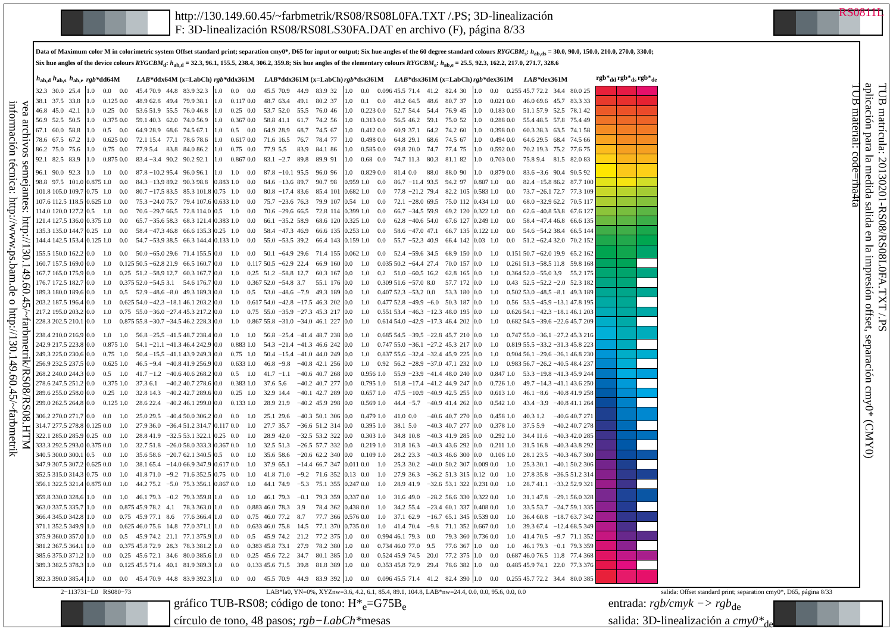RS0811L
http://130.149.60.45/~farbmetrik/RS08/RS08L0FA.TXT /.PS; 3D-linealización
F: 3D-linealización RS08/RS08LS30FA.DAT en archivo (F), página 8/33
vea archivos semejantes: http://130.149.60.45/~farbmetrik/RS08/RS08.HTM
información técnica: http://www.ps.bam.de o http://130.149.60.45/~farbmetrik
Data of Maximum color M in colorimetric system Offset standard print; separation cmy0*, D65 for input or output; Six hue angles of the 60 degree standard colours RYGCBM<sub>s</sub>: h<sub>ab,ds</sub> = 30.0, 90.0, 150.0, 210.0, 270.0, 330.0;
Six hue angles of the device colours RYGCBM<sub>d</sub>: h<sub>ab,d</sub> = 32.3, 96.1, 155.5, 238.4, 306.2, 359.8; Six hue angles of the elementary colours RYGCBM<sub>e</sub>: h<sub>ab,e</sub> = 25.5, 92.3, 162.2, 217.0, 271.7, 328.6
| h<sub>ab,d</sub> | h<sub>ab,s</sub> | h<sub>ab,e</sub> | rgb* dd64M | | | LAB* ddx64M (x=LabCh) | | | | | rgb* ddx361M | | | LAB* ddx361M (x=LabCh) | | | | | rgb* dsx361M | | | LAB* dsx361M (x=LabCh) | | | | | rgb* dex361M | | | LAB* dex361M | | | | | rgb*<sub>dd</sub> | rgb*<sub>ds</sub> | rgb*<sub>de</sub> |
| --- | --- | --- | --- | --- | --- | --- | --- | --- | --- | --- | --- | --- | --- | --- | --- | --- | --- | --- | --- | --- | --- | --- | --- | --- | --- | --- | --- | --- | --- | --- | --- | --- | --- | --- | --- | --- | --- |
| 32.3 | 30.0 | 25.4 | 1.0 | 0.0 | 0.0 | 45.4 | 70.9 | 44.8 | 83.9 | 32.3 | 1.0 | 0.0 | 0.0 | 45.5 | 70.9 | 44.9 | 83.9 | 32 | 1.0 | 0.0 | 0.096 | 45.5 | 71.4 | 41.2 | 82.4 | 30 | 1.0 | 0.0 | 0.255 | 45.7 | 72.2 | 34.4 | 80.0 | 25 | | | |
| 38.1 | 37.5 | 33.8 | 1.0 | 0.125 | 0.0 | 48.9 | 62.8 | 49.4 | 79.9 | 38.1 | 1.0 | 0.117 | 0.0 | 48.7 | 63.4 | 49.1 | 80.2 | 37 | 1.0 | 0.1 | 0.0 | 48.2 | 64.5 | 48.6 | 80.7 | 37 | 1.0 | 0.021 | 0.0 | 46.0 | 69.6 | 45.7 | 83.3 | 33 | | | |
| 46.8 | 45.0 | 42.1 | 1.0 | 0.25 | 0.0 | 53.6 | 51.9 | 55.5 | 76.0 | 46.8 | 1.0 | 0.25 | 0.0 | 53.7 | 52.0 | 55.5 | 76.0 | 46 | 1.0 | 0.223 | 0.0 | 52.7 | 54.4 | 54.4 | 76.9 | 45 | 1.0 | 0.183 | 0.0 | 51.1 | 57.9 | 52.5 | 78.1 | 42 | | | |
| 56.9 | 52.5 | 50.5 | 1.0 | 0.375 | 0.0 | 59.1 | 40.3 | 62.0 | 74.0 | 56.9 | 1.0 | 0.367 | 0.0 | 58.8 | 41.1 | 61.7 | 74.2 | 56 | 1.0 | 0.313 | 0.0 | 56.5 | 46.2 | 59.1 | 75.0 | 52 | 1.0 | 0.288 | 0.0 | 55.4 | 48.5 | 57.8 | 75.4 | 49 | | | |
| 67.1 | 60.0 | 58.8 | 1.0 | 0.5 | 0.0 | 64.9 | 28.9 | 68.6 | 74.5 | 67.1 | 1.0 | 0.5 | 0.0 | 64.9 | 28.9 | 68.7 | 74.5 | 67 | 1.0 | 0.412 | 0.0 | 60.9 | 37.1 | 64.2 | 74.2 | 60 | 1.0 | 0.398 | 0.0 | 60.3 | 38.3 | 63.5 | 74.1 | 58 | | | |
| 78.6 | 67.5 | 67.2 | 1.0 | 0.625 | 0.0 | 72.1 | 15.4 | 77.1 | 78.6 | 78.6 | 1.0 | 0.617 | 0.0 | 71.6 | 16.5 | 76.7 | 78.4 | 77 | 1.0 | 0.498 | 0.0 | 64.8 | 29.1 | 68.6 | 74.5 | 67 | 1.0 | 0.494 | 0.0 | 64.6 | 29.5 | 68.4 | 74.5 | 66 | | | |
| 86.2 | 75.0 | 75.6 | 1.0 | 0.75 | 0.0 | 77.9 | 5.4 | 83.8 | 84.0 | 86.2 | 1.0 | 0.75 | 0.0 | 77.9 | 5.5 | 83.9 | 84.1 | 86 | 1.0 | 0.585 | 0.0 | 69.8 | 20.0 | 74.7 | 77.4 | 75 | 1.0 | 0.592 | 0.0 | 70.2 | 19.3 | 75.2 | 77.6 | 75 | | | |
| 92.1 | 82.5 | 83.9 | 1.0 | 0.875 | 0.0 | 83.4 | −3.4 | 90.2 | 90.2 | 92.1 | 1.0 | 0.867 | 0.0 | 83.1 | −2.7 | 89.8 | 89.9 | 91 | 1.0 | 0.68 | 0.0 | 74.7 | 11.3 | 80.3 | 81.1 | 82 | 1.0 | 0.703 | 0.0 | 75.8 | 9.4 | 81.5 | 82.0 | 83 | | | |
| 96.1 | 90.0 | 92.3 | 1.0 | 1.0 | 0.0 | 87.8 | −10.2 | 95.4 | 96.0 | 96.1 | 1.0 | 1.0 | 0.0 | 87.8 | −10.1 | 95.5 | 96.0 | 96 | 1.0 | 0.829 | 0.0 | 81.4 | 0.0 | 88.0 | 88.0 | 90 | 1.0 | 0.879 | 0.0 | 83.6 | −3.6 | 90.4 | 90.5 | 92 | | | |
| 98.8 | 97.5 | 101.0 | 0.875 | 1.0 | 0.0 | 84.3 | −13.9 | 89.2 | 90.3 | 98.8 | 0.883 | 1.0 | 0.0 | 84.6 | −13.6 | 89.7 | 90.7 | 98 | 0.959 | 1.0 | 0.0 | 86.7 | −11.4 | 93.5 | 94.2 | 97 | 0.807 | 1.0 | 0.0 | 82.4 | −15.8 | 86.2 | 87.7 | 100 | | | |
| 101.8 | 105.0 | 109.7 | 0.75 | 1.0 | 0.0 | 80.7 | −17.5 | 83.5 | 85.3 | 101.8 | 0.75 | 1.0 | 0.0 | 80.8 | −17.4 | 83.6 | 85.4 | 101 | 0.682 | 1.0 | 0.0 | 77.8 | −21.2 | 79.4 | 82.2 | 105 | 0.583 | 1.0 | 0.0 | 73.7 | −26.1 | 72.7 | 77.3 | 109 | | | |
| 107.6 | 112.5 | 118.5 | 0.625 | 1.0 | 0.0 | 75.3 | −24.0 | 75.7 | 79.4 | 107.6 | 0.633 | 1.0 | 0.0 | 75.7 | −23.6 | 76.3 | 79.9 | 107 | 0.54 | 1.0 | 0.0 | 72.1 | −28.0 | 69.5 | 75.0 | 112 | 0.434 | 1.0 | 0.0 | 68.0 | −32.9 | 62.2 | 70.5 | 117 | | | |
| 114.0 | 120.0 | 127.2 | 0.5 | 1.0 | 0.0 | 70.6 | −29.7 | 66.5 | 72.8 | 114.0 | 0.5 | 1.0 | 0.0 | 70.6 | −29.6 | 66.5 | 72.8 | 114 | 0.399 | 1.0 | 0.0 | 66.7 | −34.5 | 59.9 | 69.2 | 120 | 0.322 | 1.0 | 0.0 | 62.6 | −40.8 | 53.8 | 67.6 | 127 | | | |
| 121.4 | 127.5 | 136.0 | 0.375 | 1.0 | 0.0 | 65.7 | −35.6 | 58.3 | 68.3 | 121.4 | 0.383 | 1.0 | 0.0 | 66.1 | −35.2 | 58.9 | 68.6 | 120 | 0.325 | 1.0 | 0.0 | 62.8 | −40.6 | 54.0 | 67.6 | 127 | 0.249 | 1.0 | 0.0 | 58.4 | −47.4 | 46.8 | 66.6 | 135 | | | |
| 135.3 | 135.0 | 144.7 | 0.25 | 1.0 | 0.0 | 58.4 | −47.3 | 46.8 | 66.6 | 135.3 | 0.25 | 1.0 | 0.0 | 58.4 | −47.3 | 46.9 | 66.6 | 135 | 0.253 | 1.0 | 0.0 | 58.6 | −47.0 | 47.1 | 66.7 | 135 | 0.122 | 1.0 | 0.0 | 54.6 | −54.2 | 38.4 | 66.5 | 144 | | | |
| 144.4 | 142.5 | 153.4 | 0.125 | 1.0 | 0.0 | 54.7 | −53.9 | 38.5 | 66.3 | 144.4 | 0.133 | 1.0 | 0.0 | 55.0 | −53.5 | 39.2 | 66.4 | 143 | 0.159 | 1.0 | 0.0 | 55.7 | −52.3 | 40.9 | 66.4 | 142 | 0.03 | 1.0 | 0.0 | 51.2 | −62.4 | 32.0 | 70.2 | 152 | | | |
| 155.5 | 150.0 | 162.2 | 0.0 | 1.0 | 0.0 | 50.0 | −65.0 | 29.6 | 71.4 | 155.5 | 0.0 | 1.0 | 0.0 | 50.1 | −64.9 | 29.6 | 71.4 | 155 | 0.062 | 1.0 | 0.0 | 52.4 | −59.6 | 34.5 | 68.9 | 150 | 0.0 | 1.0 | 0.151 | 50.7 | −62.0 | 19.9 | 65.2 | 162 | | | |
| 160.7 | 157.5 | 169.0 | 0.0 | 1.0 | 0.125 | 50.5 | −62.8 | 21.9 | 66.5 | 160.7 | 0.0 | 1.0 | 0.117 | 50.5 | −62.9 | 22.4 | 66.9 | 160 | 0.0 | 1.0 | 0.035 | 50.2 | −64.4 | 27.4 | 70.0 | 157 | 0.0 | 1.0 | 0.261 | 51.3 | −58.5 | 11.8 | 59.8 | 168 | | | |
| 167.7 | 165.0 | 175.9 | 0.0 | 1.0 | 0.25 | 51.2 | −58.9 | 12.7 | 60.3 | 167.7 | 0.0 | 1.0 | 0.25 | 51.2 | −58.8 | 12.7 | 60.3 | 167 | 0.0 | 1.0 | 0.2 | 51.0 | −60.5 | 16.2 | 62.8 | 165 | 0.0 | 1.0 | 0.364 | 52.0 | −55.0 | 3.9 | 55.2 | 175 | | | |
| 176.7 | 172.5 | 182.7 | 0.0 | 1.0 | 0.375 | 52.0 | −54.5 | 3.1 | 54.6 | 176.7 | 0.0 | 1.0 | 0.367 | 52.0 | −54.8 | 3.7 | 55.1 | 176 | 0.0 | 1.0 | 0.309 | 51.6 | −57.0 | 8.0 | 57.7 | 172 | 0.0 | 1.0 | 0.43 | 52.5 | −52.2 | −2.0 | 52.3 | 182 | | | |
| 189.3 | 180.0 | 189.6 | 0.0 | 1.0 | 0.5 | 52.9 | −48.6 | −8.0 | 49.3 | 189.3 | 0.0 | 1.0 | 0.5 | 53.0 | −48.6 | −7.9 | 49.3 | 189 | 0.0 | 1.0 | 0.407 | 52.3 | −53.2 | 0.0 | 53.3 | 180 | 0.0 | 1.0 | 0.502 | 53.0 | −48.5 | −8.1 | 49.3 | 189 | | | |
| 203.2 | 187.5 | 196.4 | 0.0 | 1.0 | 0.625 | 54.0 | −42.3 | −18.1 | 46.1 | 203.2 | 0.0 | 1.0 | 0.617 | 54.0 | −42.8 | −17.5 | 46.3 | 202 | 0.0 | 1.0 | 0.477 | 52.8 | −49.9 | −6.0 | 50.3 | 187 | 0.0 | 1.0 | 0.56 | 53.5 | −45.9 | −13.1 | 47.8 | 195 | | | |
| 217.2 | 195.0 | 203.2 | 0.0 | 1.0 | 0.75 | 55.0 | −36.0 | −27.4 | 45.3 | 217.2 | 0.0 | 1.0 | 0.75 | 55.0 | −35.9 | −27.3 | 45.3 | 217 | 0.0 | 1.0 | 0.551 | 53.4 | −46.3 | −12.3 | 48.0 | 195 | 0.0 | 1.0 | 0.626 | 54.1 | −42.3 | −18.1 | 46.1 | 203 | | | |
| 228.3 | 202.5 | 210.1 | 0.0 | 1.0 | 0.875 | 55.8 | −30.7 | −34.5 | 46.2 | 228.3 | 0.0 | 1.0 | 0.867 | 55.8 | −31.0 | −34.0 | 46.1 | 227 | 0.0 | 1.0 | 0.614 | 54.0 | −42.9 | −17.3 | 46.4 | 202 | 0.0 | 1.0 | 0.682 | 54.5 | −39.6 | −22.6 | 45.7 | 209 | | | |
| 238.4 | 210.0 | 216.9 | 0.0 | 1.0 | 1.0 | 56.8 | −25.5 | −41.5 | 48.7 | 238.4 | 0.0 | 1.0 | 1.0 | 56.8 | −25.4 | −41.4 | 48.7 | 238 | 0.0 | 1.0 | 0.685 | 54.5 | −39.5 | −22.8 | 45.7 | 210 | 0.0 | 1.0 | 0.747 | 55.0 | −36.1 | −27.2 | 45.3 | 216 | | | |
| 242.9 | 217.5 | 223.8 | 0.0 | 0.875 | 1.0 | 54.1 | −21.1 | −41.3 | 46.4 | 242.9 | 0.0 | 0.883 | 1.0 | 54.3 | −21.4 | −41.3 | 46.6 | 242 | 0.0 | 1.0 | 0.747 | 55.0 | −36.1 | −27.2 | 45.3 | 217 | 0.0 | 1.0 | 0.819 | 55.5 | −33.2 | −31.3 | 45.8 | 223 | | | |
| 249.3 | 225.0 | 230.6 | 0.0 | 0.75 | 1.0 | 50.4 | −15.5 | −41.1 | 43.9 | 249.3 | 0.0 | 0.75 | 1.0 | 50.4 | −15.4 | −41.0 | 44.0 | 249 | 0.0 | 1.0 | 0.837 | 55.6 | −32.4 | −32.4 | 45.9 | 225 | 0.0 | 1.0 | 0.904 | 56.1 | −29.6 | −36.1 | 46.8 | 230 | | | |
| 256.9 | 232.5 | 237.5 | 0.0 | 0.625 | 1.0 | 46.5 | −9.4 | −40.8 | 41.9 | 256.9 | 0.0 | 0.633 | 1.0 | 46.8 | −9.8 | −40.8 | 42.1 | 256 | 0.0 | 1.0 | 0.92 | 56.2 | −28.9 | −37.0 | 47.1 | 232 | 0.0 | 1.0 | 0.983 | 56.7 | −26.2 | −40.5 | 48.4 | 237 | | | |
| 268.2 | 240.0 | 244.3 | 0.0 | 0.5 | 1.0 | 41.7 | −1.2 | −40.6 | 40.6 | 268.2 | 0.0 | 0.5 | 1.0 | 41.7 | −1.1 | −40.6 | 40.7 | 268 | 0.0 | 0.956 | 1.0 | 55.9 | −23.9 | −41.4 | 48.0 | 240 | 0.0 | 0.847 | 1.0 | 53.3 | −19.8 | −41.3 | 45.9 | 244 | | | |
| 278.6 | 247.5 | 251.2 | 0.0 | 0.375 | 1.0 | 37.3 | 6.1 | −40.2 | 40.7 | 278.6 | 0.0 | 0.383 | 1.0 | 37.6 | 5.6 | −40.2 | 40.7 | 277 | 0.0 | 0.795 | 1.0 | 51.8 | −17.4 | −41.2 | 44.9 | 247 | 0.0 | 0.726 | 1.0 | 49.7 | −14.3 | −41.1 | 43.6 | 250 | | | |
| 289.6 | 255.0 | 258.0 | 0.0 | 0.25 | 1.0 | 32.8 | 14.3 | −40.2 | 42.7 | 289.6 | 0.0 | 0.25 | 1.0 | 32.9 | 14.4 | −40.1 | 42.7 | 289 | 0.0 | 0.657 | 1.0 | 47.5 | −10.9 | −40.9 | 42.5 | 255 | 0.0 | 0.613 | 1.0 | 46.1 | −8.6 | −40.8 | 41.9 | 258 | | | |
| 299.0 | 262.5 | 264.8 | 0.0 | 0.125 | 1.0 | 28.6 | 22.4 | −40.2 | 46.1 | 299.0 | 0.0 | 0.133 | 1.0 | 28.9 | 21.9 | −40.2 | 45.9 | 298 | 0.0 | 0.569 | 1.0 | 44.4 | −5.7 | −40.9 | 41.4 | 262 | 0.0 | 0.542 | 1.0 | 43.4 | −3.9 | −40.8 | 41.1 | 264 | | | |
| 306.2 | 270.0 | 271.7 | 0.0 | 0.0 | 1.0 | 25.0 | 29.5 | −40.4 | 50.0 | 306.2 | 0.0 | 0.0 | 1.0 | 25.1 | 29.6 | −40.3 | 50.1 | 306 | 0.0 | 0.479 | 1.0 | 41.0 | 0.0 | −40.6 | 40.7 | 270 | 0.0 | 0.458 | 1.0 | 40.3 | 1.2 | −40.6 | 40.7 | 271 | | | |
| 314.7 | 277.5 | 278.8 | 0.125 | 0.0 | 1.0 | 27.9 | 36.0 | −36.4 | 51.2 | 314.7 | 0.117 | 0.0 | 1.0 | 27.7 | 35.7 | −36.6 | 51.2 | 314 | 0.0 | 0.395 | 1.0 | 38.1 | 5.0 | −40.3 | 40.7 | 277 | 0.0 | 0.378 | 1.0 | 37.5 | 5.9 | −40.2 | 40.7 | 278 | | | |
| 322.1 | 285.0 | 285.9 | 0.25 | 0.0 | 1.0 | 28.8 | 41.9 | −32.5 | 53.1 | 322.1 | 0.25 | 0.0 | 1.0 | 28.9 | 42.0 | −32.5 | 53.2 | 322 | 0.0 | 0.303 | 1.0 | 34.8 | 10.8 | −40.3 | 41.9 | 285 | 0.0 | 0.292 | 1.0 | 34.4 | 11.6 | −40.3 | 42.0 | 285 | | | |
| 333.3 | 292.5 | 293.0 | 0.375 | 0.0 | 1.0 | 32.7 | 51.8 | −26.0 | 58.0 | 333.3 | 0.367 | 0.0 | 1.0 | 32.5 | 51.3 | −26.5 | 57.7 | 332 | 0.0 | 0.219 | 1.0 | 31.8 | 16.3 | −40.3 | 43.6 | 292 | 0.0 | 0.211 | 1.0 | 31.5 | 16.8 | −40.3 | 43.8 | 292 | | | |
| 340.5 | 300.0 | 300.1 | 0.5 | 0.0 | 1.0 | 35.6 | 58.6 | −20.7 | 62.1 | 340.5 | 0.5 | 0.0 | 1.0 | 35.6 | 58.6 | −20.6 | 62.2 | 340 | 0.0 | 0.109 | 1.0 | 28.2 | 23.3 | −40.3 | 46.6 | 300 | 0.0 | 0.106 | 1.0 | 28.1 | 23.5 | −40.3 | 46.7 | 300 | | | |
| 347.9 | 307.5 | 307.2 | 0.625 | 0.0 | 1.0 | 38.1 | 65.4 | −14.0 | 66.9 | 347.9 | 0.617 | 0.0 | 1.0 | 37.9 | 65.1 | −14.4 | 66.7 | 347 | 0.011 | 0.0 | 1.0 | 25.3 | 30.2 | −40.0 | 50.2 | 307 | 0.009 | 0.0 | 1.0 | 25.3 | 30.1 | −40.1 | 50.2 | 306 | | | |
| 352.5 | 315.0 | 314.3 | 0.75 | 0.0 | 1.0 | 41.8 | 71.0 | −9.2 | 71.6 | 352.5 | 0.75 | 0.0 | 1.0 | 41.8 | 71.0 | −9.2 | 71.6 | 352 | 0.13 | 0.0 | 1.0 | 27.9 | 36.3 | −36.2 | 51.3 | 315 | 0.12 | 0.0 | 1.0 | 27.8 | 35.8 | −36.5 | 51.2 | 314 | | | |
| 356.1 | 322.5 | 321.4 | 0.875 | 0.0 | 1.0 | 44.2 | 75.2 | −5.0 | 75.3 | 356.1 | 0.867 | 0.0 | 1.0 | 44.1 | 74.9 | −5.3 | 75.1 | 355 | 0.247 | 0.0 | 1.0 | 28.9 | 41.9 | −32.6 | 53.1 | 322 | 0.231 | 0.0 | 1.0 | 28.7 | 41.1 | −33.2 | 52.9 | 321 | | | |
| 359.8 | 330.0 | 328.6 | 1.0 | 0.0 | 1.0 | 46.1 | 79.3 | −0.2 | 79.3 | 359.8 | 1.0 | 0.0 | 1.0 | 46.1 | 79.3 | −0.1 | 79.3 | 359 | 0.337 | 0.0 | 1.0 | 31.6 | 49.0 | −28.2 | 56.6 | 330 | 0.322 | 0.0 | 1.0 | 31.1 | 47.8 | −29.1 | 56.0 | 328 | | | |
| 363.0 | 337.5 | 335.7 | 1.0 | 0.0 | 0.875 | 45.9 | 78.2 | 4.1 | 78.3 | 363.0 | 1.0 | 0.0 | 0.883 | 46.0 | 78.3 | 3.9 | 78.4 | 362 | 0.438 | 0.0 | 1.0 | 34.2 | 55.4 | −23.4 | 60.1 | 337 | 0.408 | 0.0 | 1.0 | 33.5 | 53.7 | −24.7 | 59.1 | 335 | | | |
| 366.4 | 345.0 | 342.8 | 1.0 | 0.0 | 0.75 | 45.9 | 77.1 | 8.6 | 77.6 | 366.4 | 1.0 | 0.0 | 0.75 | 46.0 | 77.2 | 8.7 | 77.7 | 366 | 0.576 | 0.0 | 1.0 | 37.1 | 62.9 | −16.7 | 65.1 | 345 | 0.539 | 0.0 | 1.0 | 36.4 | 60.8 | −18.7 | 63.7 | 342 | | | |
| 371.1 | 352.5 | 349.9 | 1.0 | 0.0 | 0.625 | 46.0 | 75.6 | 14.8 | 77.0 | 371.1 | 1.0 | 0.0 | 0.633 | 46.0 | 75.8 | 14.5 | 77.1 | 370 | 0.735 | 0.0 | 1.0 | 41.4 | 70.4 | −9.8 | 71.1 | 352 | 0.667 | 0.0 | 1.0 | 39.3 | 67.4 | −12.4 | 68.5 | 349 | | | |
| 375.9 | 360.0 | 357.0 | 1.0 | 0.0 | 0.5 | 45.9 | 74.2 | 21.1 | 77.1 | 375.9 | 1.0 | 0.0 | 0.5 | 45.9 | 74.2 | 21.2 | 77.2 | 375 | 1.0 | 0.0 | 0.994 | 46.1 | 79.3 | 0.0 | 79.3 | 360 | 0.736 | 0.0 | 1.0 | 41.4 | 70.5 | −9.7 | 71.1 | 352 | | | |
| 381.2 | 367.5 | 364.1 | 1.0 | 0.0 | 0.375 | 45.8 | 72.9 | 28.3 | 78.3 | 381.2 | 1.0 | 0.0 | 0.383 | 45.8 | 73.1 | 27.9 | 78.2 | 380 | 1.0 | 0.0 | 0.734 | 46.0 | 77.0 | 9.5 | 77.6 | 367 | 1.0 | 0.0 | 1.0 | 46.1 | 79.3 | −0.1 | 79.3 | 359 | | | |
| 385.6 | 375.0 | 371.2 | 1.0 | 0.0 | 0.25 | 45.6 | 72.1 | 34.6 | 80.0 | 385.6 | 1.0 | 0.0 | 0.25 | 45.6 | 72.2 | 34.7 | 80.1 | 385 | 1.0 | 0.0 | 0.524 | 45.9 | 74.5 | 20.0 | 77.2 | 375 | 1.0 | 0.0 | 0.687 | 46.0 | 76.5 | 11.8 | 77.4 | 368 | | | |
| 389.3 | 382.5 | 378.3 | 1.0 | 0.0 | 0.125 | 45.5 | 71.4 | 40.1 | 81.9 | 389.3 | 1.0 | 0.0 | 0.133 | 45.6 | 71.5 | 39.8 | 81.8 | 389 | 1.0 | 0.0 | 0.353 | 45.8 | 72.9 | 29.4 | 78.6 | 382 | 1.0 | 0.0 | 0.485 | 45.9 | 74.1 | 22.0 | 77.3 | 376 | | | |
| 392.3 | 390.0 | 385.4 | 1.0 | 0.0 | 0.0 | 45.4 | 70.9 | 44.8 | 83.9 | 392.3 | 1.0 | 0.0 | 0.0 | 45.5 | 70.9 | 44.9 | 83.9 | 392 | 1.0 | 0.0 | 0.096 | 45.5 | 71.4 | 41.2 | 82.4 | 390 | 1.0 | 0.0 | 0.255 | 45.7 | 72.2 | 34.4 | 80.0 | 385 | | | |
TUB matrícula: 20130201-RS08/RS08L0FA.TXT /.PS
aplicación para la medida salida en la impresión offset, separación cmy0* (CMY0)
TUB material: code=rha4ta
2−113731−L0 RS080−73 LAB*la0, YN=0%, XYZnw=3.6, 4.2, 6.1, 85.4, 89.1, 104.8, LAB*nw=24.4, 0.0, 0.0, 95.6, 0.0, 0.0 salida: Offset standard print; separation cmy0*, D65, página 8/33
gráfico TUB-RS08; código de tono: H*<sub>e</sub>=G75B<sub>e</sub>
círculo de tono, 48 pasos; rgb−LabCh*mesas
entrada: rgb/cmyk −> rgb<sub>de</sub>
salida: 3D-linealización a cmy0*<sub>de</sub>